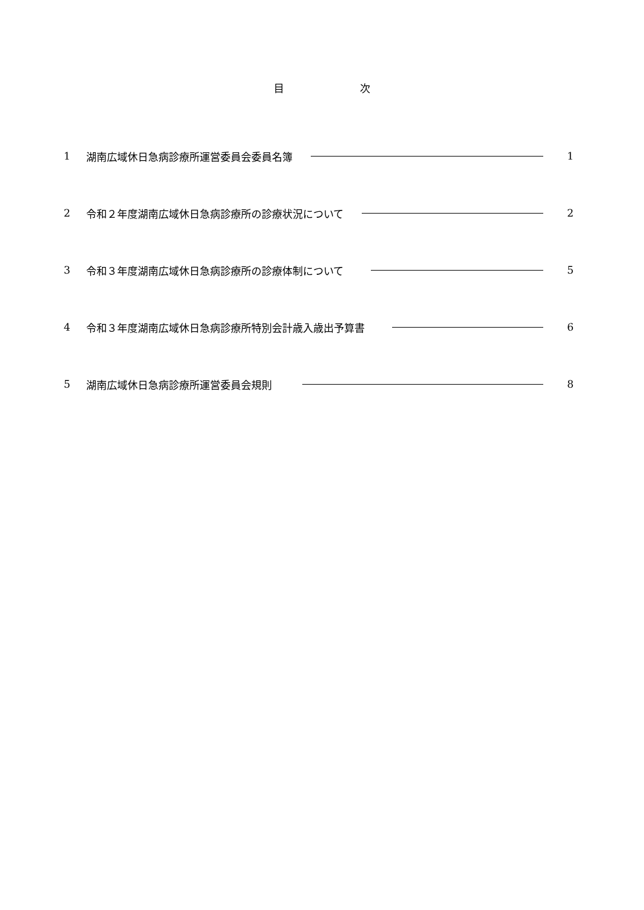目 次
1 湖南広域休日急病診療所運営委員会委員名簿 1
2 令和２年度湖南広域休日急病診療所の診療状況について 2
3 令和３年度湖南広域休日急病診療所の診療体制について 5
4 令和３年度湖南広域休日急病診療所特別会計歳入歳出予算書 6
5 湖南広域休日急病診療所運営委員会規則 8